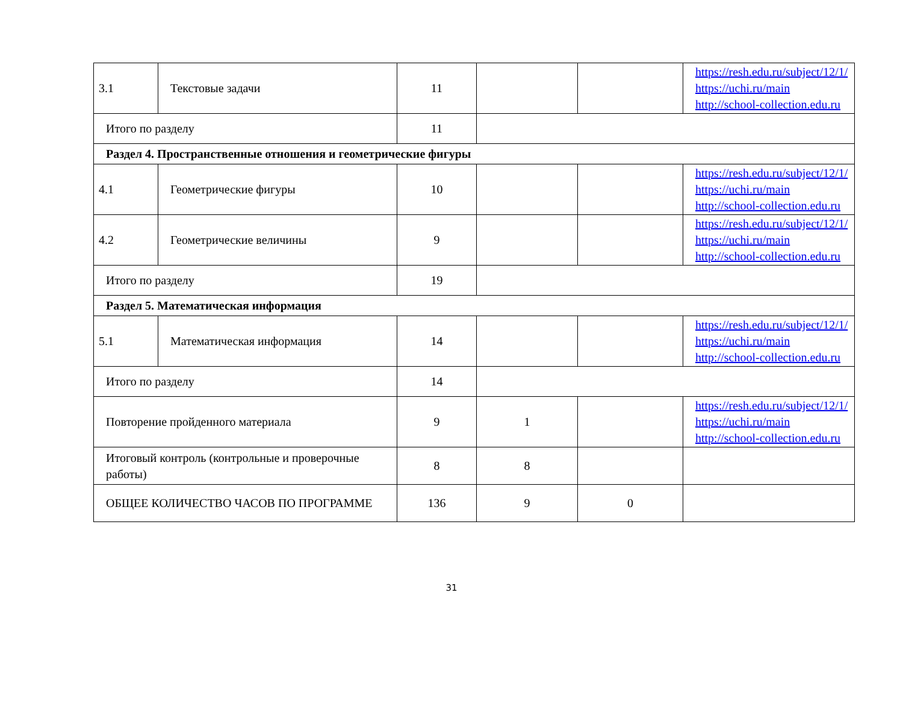| 3.1 | Текстовые задачи | 11 | | | https://resh.edu.ru/subject/12/1/ https://uchi.ru/main http://school-collection.edu.ru |
| Итого по разделу | | 11 | | | |
| Раздел 4. Пространственные отношения и геометрические фигуры | | | | | |
| 4.1 | Геометрические фигуры | 10 | | | https://resh.edu.ru/subject/12/1/ https://uchi.ru/main http://school-collection.edu.ru |
| 4.2 | Геометрические величины | 9 | | | https://resh.edu.ru/subject/12/1/ https://uchi.ru/main http://school-collection.edu.ru |
| Итого по разделу | | 19 | | | |
| Раздел 5. Математическая информация | | | | | |
| 5.1 | Математическая информация | 14 | | | https://resh.edu.ru/subject/12/1/ https://uchi.ru/main http://school-collection.edu.ru |
| Итого по разделу | | 14 | | | |
| Повторение пройденного материала | | 9 | 1 | | https://resh.edu.ru/subject/12/1/ https://uchi.ru/main http://school-collection.edu.ru |
| Итоговый контроль (контрольные и проверочные работы) | | 8 | 8 | | |
| ОБЩЕЕ КОЛИЧЕСТВО ЧАСОВ ПО ПРОГРАММЕ | | 136 | 9 | 0 | |
31